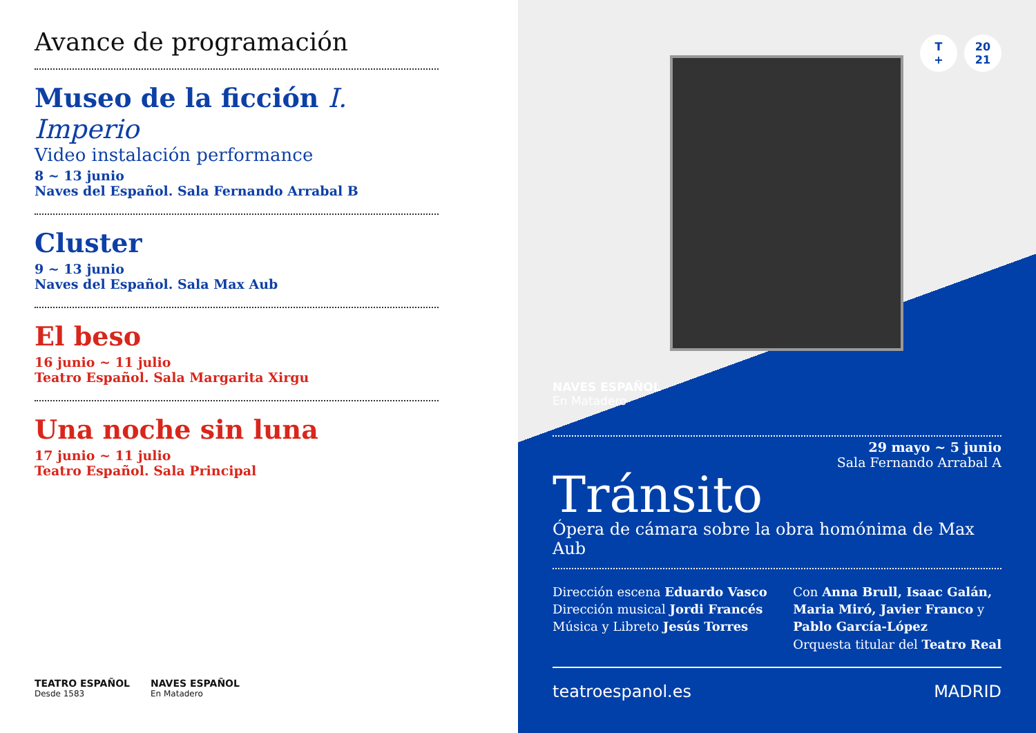Avance de programación
Museo de la ficción I. Imperio
Video instalación performance
8 ~ 13 junio
Naves del Español. Sala Fernando Arrabal B
Cluster
9 ~ 13 junio
Naves del Español. Sala Max Aub
El beso
16 junio ~ 11 julio
Teatro Español. Sala Margarita Xirgu
Una noche sin luna
17 junio ~ 11 julio
Teatro Español. Sala Principal
TEATRO ESPAÑOL
Desde 1583
NAVES ESPAÑOL
En Matadero
T
+ 20
21
NAVES ESPAÑOL
En Matadero
29 mayo ~ 5 junio
Sala Fernando Arrabal A
Tránsito
Ópera de cámara sobre la obra homónima de Max Aub
Dirección escena Eduardo Vasco
Dirección musical Jordi Francés
Música y Libreto Jesús Torres
Con Anna Brull, Isaac Galán,
Maria Miró, Javier Franco y
Pablo García-López
Orquesta titular del Teatro Real
teatroespanol.es MADRID